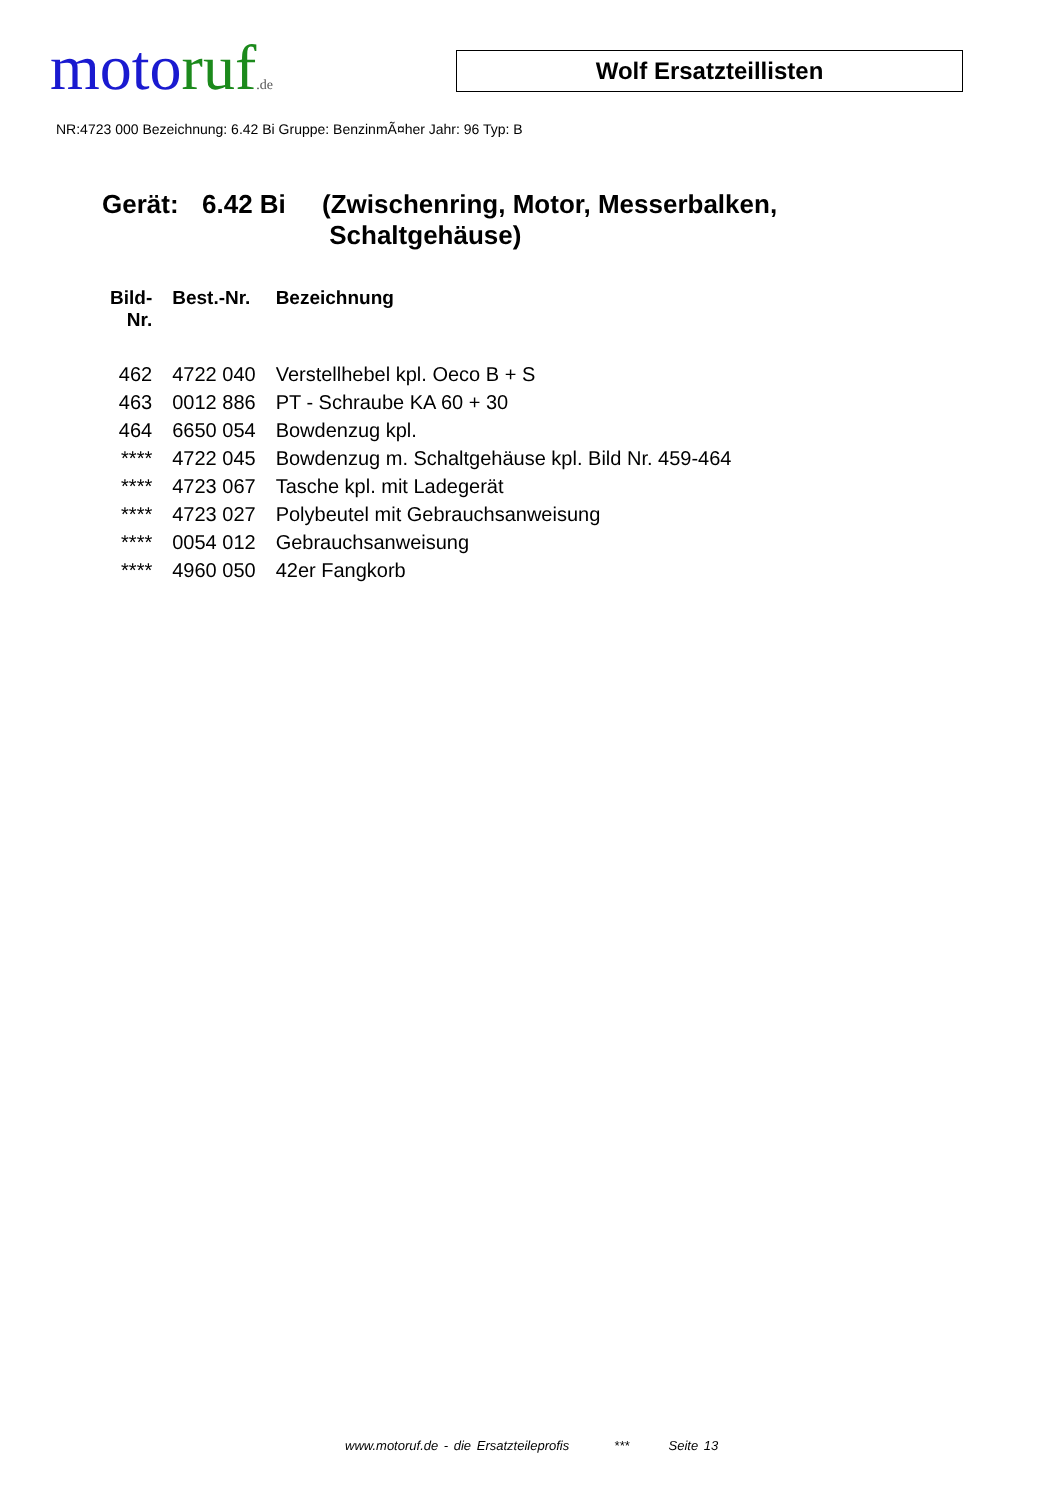moto ruf.de
Wolf Ersatzteillisten
NR:4723 000 Bezeichnung: 6.42 Bi Gruppe: BenzinmÃ¤her Jahr: 96 Typ: B
Gerät: 6.42 Bi (Zwischenring, Motor, Messerbalken,
Schaltgehäuse)
| Bild- Nr. | Best.-Nr. | Bezeichnung |
| --- | --- | --- |
| 462 | 4722 040 | Verstellhebel kpl. Oeco B + S |
| 463 | 0012 886 | PT - Schraube KA 60 + 30 |
| 464 | 6650 054 | Bowdenzug kpl. |
| **** | 4722 045 | Bowdenzug m. Schaltgehäuse kpl. Bild Nr. 459-464 |
| **** | 4723 067 | Tasche kpl. mit Ladegerät |
| **** | 4723 027 | Polybeutel mit Gebrauchsanweisung |
| **** | 0054 012 | Gebrauchsanweisung |
| **** | 4960 050 | 42er Fangkorb |
www.motoruf.de - die Ersatzteileprofis *** Seite 13